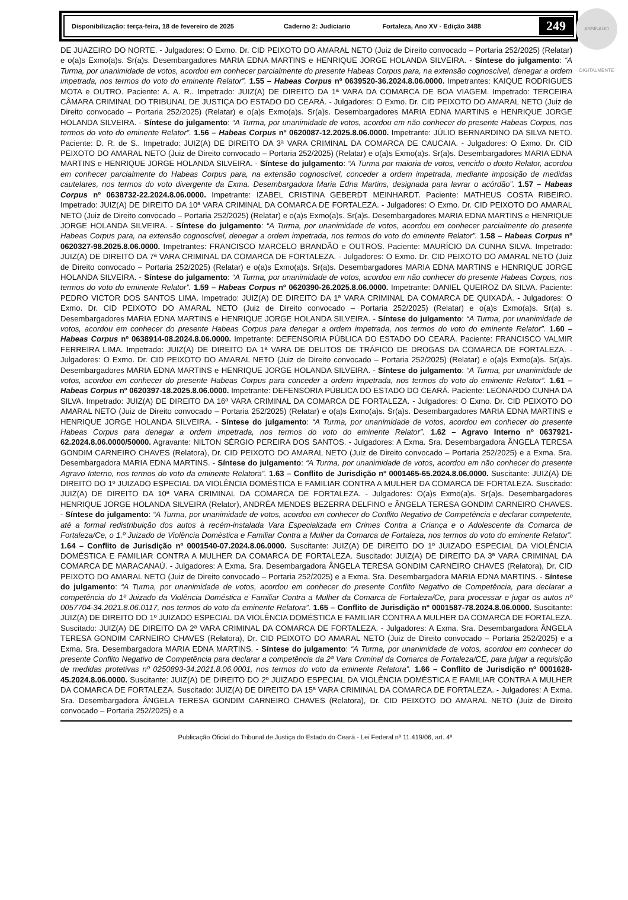ASSINADO DIGITALMENTE
Disponibilização: terça-feira, 18 de fevereiro de 2025 Caderno 2: Judiciario Fortaleza, Ano XV - Edição 3488 249
DE JUAZEIRO DO NORTE. - Julgadores: O Exmo. Dr. CID PEIXOTO DO AMARAL NETO (Juiz de Direito convocado – Portaria 252/2025) (Relatar) e o(a)s Exmo(a)s. Sr(a)s. Desembargadores MARIA EDNA MARTINS e HENRIQUE JORGE HOLANDA SILVEIRA. - Síntese do julgamento: “A Turma, por unanimidade de votos, acordou em conhecer parcialmente do presente Habeas Corpus para, na extensão cognoscível, denegar a ordem impetrada, nos termos do voto do eminente Relator”. 1.55 – Habeas Corpus nº 0639520-36.2024.8.06.0000. Impetrantes: KAIQUE RODRIGUES MOTA e OUTRO. Paciente: A. A. R.. Impetrado: JUIZ(A) DE DIREITO DA 1ª VARA DA COMARCA DE BOA VIAGEM. Impetrado: TERCEIRA CÂMARA CRIMINAL DO TRIBUNAL DE JUSTIÇA DO ESTADO DO CEARÁ. - Julgadores: O Exmo. Dr. CID PEIXOTO DO AMARAL NETO (Juiz de Direito convocado – Portaria 252/2025) (Relatar) e o(a)s Exmo(a)s. Sr(a)s. Desembargadores MARIA EDNA MARTINS e HENRIQUE JORGE HOLANDA SILVEIRA. - Síntese do julgamento: “A Turma, por unanimidade de votos, acordou em não conhecer do presente Habeas Corpus, nos termos do voto do eminente Relator”. 1.56 – Habeas Corpus nº 0620087-12.2025.8.06.0000. Impetrante: JÚLIO BERNARDINO DA SILVA NETO. Paciente: D. R. de S.. Impetrado: JUIZ(A) DE DIREITO DA 3ª VARA CRIMINAL DA COMARCA DE CAUCAIA. - Julgadores: O Exmo. Dr. CID PEIXOTO DO AMARAL NETO (Juiz de Direito convocado – Portaria 252/2025) (Relatar) e o(a)s Exmo(a)s. Sr(a)s. Desembargadores MARIA EDNA MARTINS e HENRIQUE JORGE HOLANDA SILVEIRA. - Síntese do julgamento: “A Turma por maioria de votos, vencido o douto Relator, acordou em conhecer parcialmente do Habeas Corpus para, na extensão cognoscível, conceder a ordem impetrada, mediante imposição de medidas cautelares, nos termos do voto divergente da Exma. Desembargadora Maria Edna Martins, designada para lavrar o acórdão”. 1.57 – Habeas Corpus nº 0638732-22.2024.8.06.0000. Impetrante: IZABEL CRISTINA GEBERDT MEINHARDT. Paciente: MATHEUS COSTA RIBEIRO. Impetrado: JUIZ(A) DE DIREITO DA 10ª VARA CRIMINAL DA COMARCA DE FORTALEZA. - Julgadores: O Exmo. Dr. CID PEIXOTO DO AMARAL NETO (Juiz de Direito convocado – Portaria 252/2025) (Relatar) e o(a)s Exmo(a)s. Sr(a)s. Desembargadores MARIA EDNA MARTINS e HENRIQUE JORGE HOLANDA SILVEIRA. - Síntese do julgamento: “A Turma, por unanimidade de votos, acordou em conhecer parcialmente do presente Habeas Corpus para, na extensão cognoscível, denegar a ordem impetrada, nos termos do voto do eminente Relator”. 1.58 – Habeas Corpus nº 0620327-98.2025.8.06.0000. Impetrantes: FRANCISCO MARCELO BRANDÃO e OUTROS. Paciente: MAURÍCIO DA CUNHA SILVA. Impetrado: JUIZ(A) DE DIREITO DA 7ª VARA CRIMINAL DA COMARCA DE FORTALEZA. - Julgadores: O Exmo. Dr. CID PEIXOTO DO AMARAL NETO (Juiz de Direito convocado – Portaria 252/2025) (Relatar) e o(a)s Exmo(a)s. Sr(a)s. Desembargadores MARIA EDNA MARTINS e HENRIQUE JORGE HOLANDA SILVEIRA. - Síntese do julgamento: “A Turma, por unanimidade de votos, acordou em não conhecer do presente Habeas Corpus, nos termos do voto do eminente Relator”. 1.59 – Habeas Corpus nº 0620390-26.2025.8.06.0000. Impetrante: DANIEL QUEIROZ DA SILVA. Paciente: PEDRO VICTOR DOS SANTOS LIMA. Impetrado: JUIZ(A) DE DIREITO DA 1ª VARA CRIMINAL DA COMARCA DE QUIXADÁ. - Julgadores: O Exmo. Dr. CID PEIXOTO DO AMARAL NETO (Juiz de Direito convocado – Portaria 252/2025) (Relatar) e o(a)s Exmo(a)s. Sr(a) s. Desembargadores MARIA EDNA MARTINS e HENRIQUE JORGE HOLANDA SILVEIRA. - Síntese do julgamento: “A Turma, por unanimidade de votos, acordou em conhecer do presente Habeas Corpus para denegar a ordem impetrada, nos termos do voto do eminente Relator”. 1.60 – Habeas Corpus nº 0638914-08.2024.8.06.0000. Impetrante: DEFENSORIA PÚBLICA DO ESTADO DO CEARÁ. Paciente: FRANCISCO VALMIR FERREIRA LIMA. Impetrado: JUIZ(A) DE DIREITO DA 1ª VARA DE DELITOS DE TRÁFICO DE DROGAS DA COMARCA DE FORTALEZA. - Julgadores: O Exmo. Dr. CID PEIXOTO DO AMARAL NETO (Juiz de Direito convocado – Portaria 252/2025) (Relatar) e o(a)s Exmo(a)s. Sr(a)s. Desembargadores MARIA EDNA MARTINS e HENRIQUE JORGE HOLANDA SILVEIRA. - Síntese do julgamento: “A Turma, por unanimidade de votos, acordou em conhecer do presente Habeas Corpus para conceder a ordem impetrada, nos termos do voto do eminente Relator”. 1.61 – Habeas Corpus nº 0620397-18.2025.8.06.0000. Impetrante: DEFENSORIA PÚBLICA DO ESTADO DO CEARÁ. Paciente: LEONARDO CUNHA DA SILVA. Impetrado: JUIZ(A) DE DIREITO DA 16ª VARA CRIMINAL DA COMARCA DE FORTALEZA. - Julgadores: O Exmo. Dr. CID PEIXOTO DO AMARAL NETO (Juiz de Direito convocado – Portaria 252/2025) (Relatar) e o(a)s Exmo(a)s. Sr(a)s. Desembargadores MARIA EDNA MARTINS e HENRIQUE JORGE HOLANDA SILVEIRA. - Síntese do julgamento: “A Turma, por unanimidade de votos, acordou em conhecer do presente Habeas Corpus para denegar a ordem impetrada, nos termos do voto do eminente Relator”. 1.62 – Agravo Interno nº 0637921-62.2024.8.06.0000/50000. Agravante: NILTON SÉRGIO PEREIRA DOS SANTOS. - Julgadores: A Exma. Sra. Desembargadora ÂNGELA TERESA GONDIM CARNEIRO CHAVES (Relatora), Dr. CID PEIXOTO DO AMARAL NETO (Juiz de Direito convocado – Portaria 252/2025) e a Exma. Sra. Desembargadora MARIA EDNA MARTINS. - Síntese do julgamento: “A Turma, por unanimidade de votos, acordou em não conhecer do presente Agravo Interno, nos termos do voto da eminente Relatora”. 1.63 – Conflito de Jurisdição nº 0001465-65.2024.8.06.0000. Suscitante: JUIZ(A) DE DIREITO DO 1º JUIZADO ESPECIAL DA VIOLÊNCIA DOMÉSTICA E FAMILIAR CONTRA A MULHER DA COMARCA DE FORTALEZA. Suscitado: JUIZ(A) DE DIREITO DA 10ª VARA CRIMINAL DA COMARCA DE FORTALEZA. - Julgadores: O(a)s Exmo(a)s. Sr(a)s. Desembargadores HENRIQUE JORGE HOLANDA SILVEIRA (Relator), ANDRÉA MENDES BEZERRA DELFINO e ÂNGELA TERESA GONDIM CARNEIRO CHAVES. - Síntese do julgamento: “A Turma, por unanimidade de votos, acordou em conhecer do Conflito Negativo de Competência e declarar competente, até a formal redistribuição dos autos à recém-instalada Vara Especializada em Crimes Contra a Criança e o Adolescente da Comarca de Fortaleza/Ce, o 1.º Juizado de Violência Doméstica e Familiar Contra a Mulher da Comarca de Fortaleza, nos termos do voto do eminente Relator”. 1.64 – Conflito de Jurisdição nº 0001540-07.2024.8.06.0000. Suscitante: JUIZ(A) DE DIREITO DO 1º JUIZADO ESPECIAL DA VIOLÊNCIA DOMÉSTICA E FAMILIAR CONTRA A MULHER DA COMARCA DE FORTALEZA. Suscitado: JUIZ(A) DE DIREITO DA 3ª VARA CRIMINAL DA COMARCA DE MARACANAÚ. - Julgadores: A Exma. Sra. Desembargadora ÂNGELA TERESA GONDIM CARNEIRO CHAVES (Relatora), Dr. CID PEIXOTO DO AMARAL NETO (Juiz de Direito convocado – Portaria 252/2025) e a Exma. Sra. Desembargadora MARIA EDNA MARTINS. - Síntese do julgamento: “A Turma, por unanimidade de votos, acordou em conhecer do presente Conflito Negativo de Competência, para declarar a competência do 1º Juizado da Violência Doméstica e Familiar Contra a Mulher da Comarca de Fortaleza/Ce, para processar e jugar os autos nº 0057704-34.2021.8.06.0117, nos termos do voto da eminente Relatora”. 1.65 – Conflito de Jurisdição nº 0001587-78.2024.8.06.0000. Suscitante: JUIZ(A) DE DIREITO DO 1º JUIZADO ESPECIAL DA VIOLÊNCIA DOMÉSTICA E FAMILIAR CONTRA A MULHER DA COMARCA DE FORTALEZA. Suscitado: JUIZ(A) DE DIREITO DA 2ª VARA CRIMINAL DA COMARCA DE FORTALEZA. - Julgadores: A Exma. Sra. Desembargadora ÂNGELA TERESA GONDIM CARNEIRO CHAVES (Relatora), Dr. CID PEIXOTO DO AMARAL NETO (Juiz de Direito convocado – Portaria 252/2025) e a Exma. Sra. Desembargadora MARIA EDNA MARTINS. - Síntese do julgamento: “A Turma, por unanimidade de votos, acordou em conhecer do presente Conflito Negativo de Competência para declarar a competência da 2ª Vara Criminal da Comarca de Fortaleza/CE, para julgar a requisição de medidas protetivas nº 0250893-34.2021.8.06.0001, nos termos do voto da eminente Relatora”. 1.66 – Conflito de Jurisdição nº 0001628-45.2024.8.06.0000. Suscitante: JUIZ(A) DE DIREITO DO 2º JUIZADO ESPECIAL DA VIOLÊNCIA DOMÉSTICA E FAMILIAR CONTRA A MULHER DA COMARCA DE FORTALEZA. Suscitado: JUIZ(A) DE DIREITO DA 15ª VARA CRIMINAL DA COMARCA DE FORTALEZA. - Julgadores: A Exma. Sra. Desembargadora ÂNGELA TERESA GONDIM CARNEIRO CHAVES (Relatora), Dr. CID PEIXOTO DO AMARAL NETO (Juiz de Direito convocado – Portaria 252/2025) e a
Publicação Oficial do Tribunal de Justiça do Estado do Ceará - Lei Federal nº 11.419/06, art. 4º